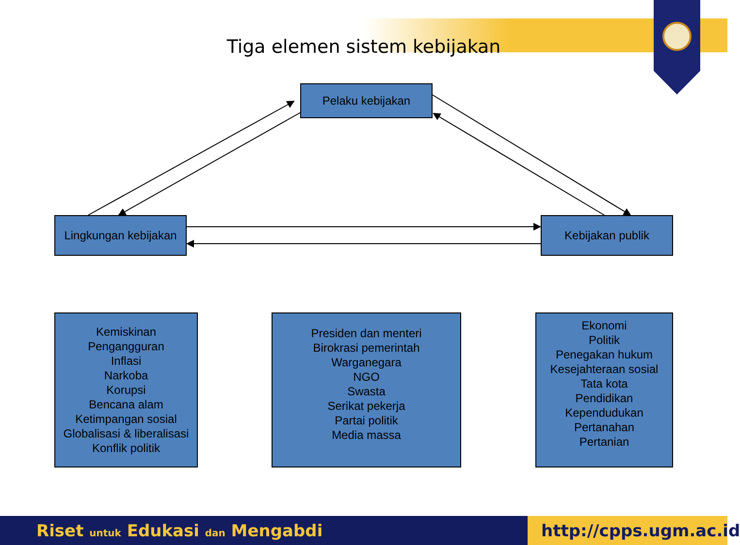Tiga elemen sistem kebijakan
Pelaku kebijakan
Lingkungan kebijakan
Kebijakan publik
Kemiskinan
Pengangguran
Inflasi
Narkoba
Korupsi
Bencana alam
Ketimpangan sosial
Globalisasi & liberalisasi
Konflik politik
Presiden dan menteri
Birokrasi pemerintah
Warganegara
NGO
Swasta
Serikat pekerja
Partai politik
Media massa
Ekonomi
Politik
Penegakan hukum
Kesejahteraan sosial
Tata kota
Pendidikan
Kependudukan
Pertanahan
Pertanian
Riset untuk Edukasi dan Mengabdi
http://cpps.ugm.ac.id